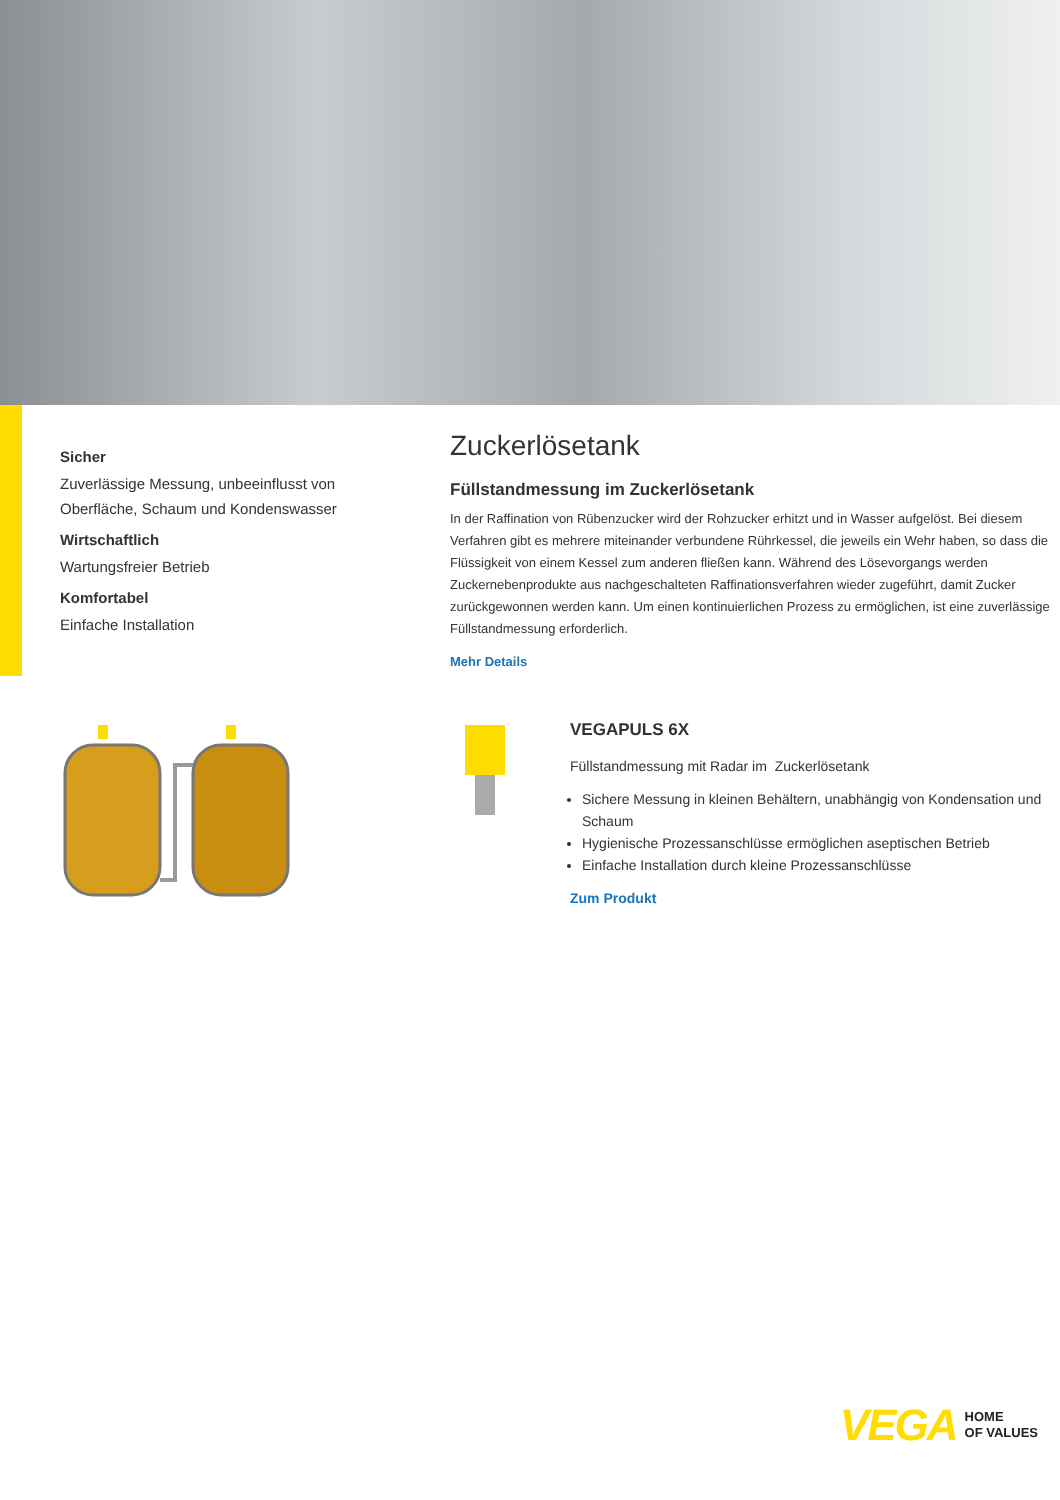Sicher
Zuverlässige Messung, unbeeinflusst von Oberfläche, Schaum und Kondenswasser
Wirtschaftlich
Wartungsfreier Betrieb
Komfortabel
Einfache Installation
Zuckerlösetank
Füllstandmessung im Zuckerlösetank
In der Raffination von Rübenzucker wird der Rohzucker erhitzt und in Wasser aufgelöst. Bei diesem Verfahren gibt es mehrere miteinander verbundene Rührkessel, die jeweils ein Wehr haben, so dass die Flüssigkeit von einem Kessel zum anderen fließen kann. Während des Lösevorgangs werden Zuckernebenprodukte aus nachgeschalteten Raffinationsverfahren wieder zugeführt, damit Zucker zurückgewonnen werden kann. Um einen kontinuierlichen Prozess zu ermöglichen, ist eine zuverlässige Füllstandmessung erforderlich.
Mehr Details
VEGAPULS 6X
Füllstandmessung mit Radar im Zuckerlösetank
Sichere Messung in kleinen Behältern, unabhängig von Kondensation und Schaum
Hygienische Prozessanschlüsse ermöglichen aseptischen Betrieb
Einfache Installation durch kleine Prozessanschlüsse
Zum Produkt
VEGA HOME
OF VALUES